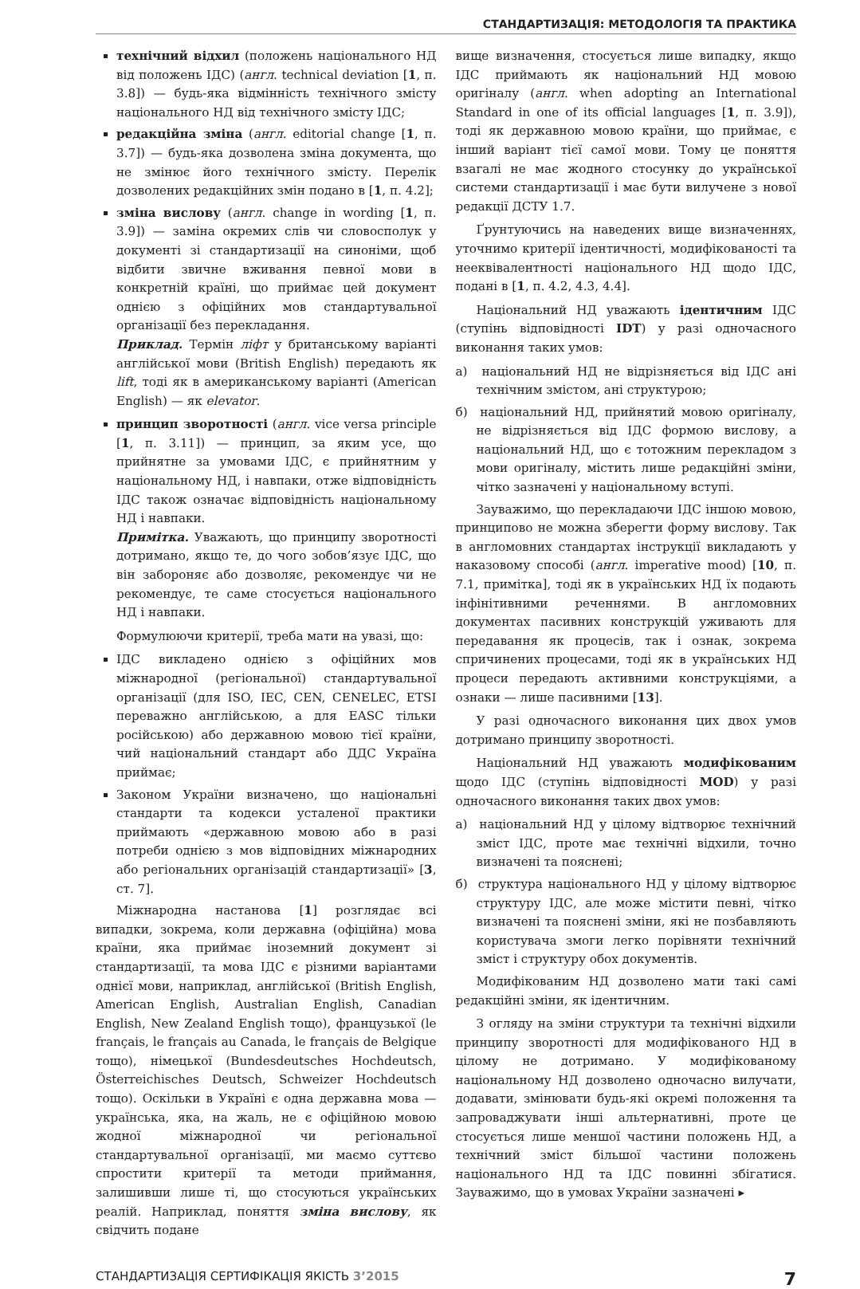СТАНДАРТИЗАЦІЯ: МЕТОДОЛОГІЯ ТА ПРАКТИКА
технічний відхил (положень національного НД від положень ІДС) (англ. technical deviation [1, п. 3.8]) — будь-яка відмінність технічного змісту національного НД від технічного змісту ІДС;
редакційна зміна (англ. editorial change [1, п. 3.7]) — будь-яка дозволена зміна документа, що не змінює його технічного змісту. Перелік дозволених редакційних змін подано в [1, п. 4.2];
зміна вислову (англ. change in wording [1, п. 3.9]) — заміна окремих слів чи словосполук у документі зі стандартизації на синоніми, щоб відбити звичне вживання певної мови в конкретній країні, що приймає цей документ однією з офіційних мов стандартувальної організації без перекладання.
Приклад. Термін ліфт у британському варіанті англійської мови (British English) передають як lift, тоді як в американському варіанті (American English) — як elevator.
принцип зворотності (англ. vice versa principle [1, п. 3.11]) — принцип, за яким усе, що прийнятне за умовами ІДС, є прийнятним у національному НД, і навпаки, отже відповідність ІДС також означає відповідність національному НД і навпаки.
Примітка. Уважають, що принципу зворотності дотримано, якщо те, до чого зобов’язує ІДС, що він забороняє або дозволяє, рекомендує чи не рекомендує, те саме стосується національного НД і навпаки.
Формулюючи критерії, треба мати на увазі, що:
ІДС викладено однією з офіційних мов міжнародної (регіональної) стандартувальної організації (для ISO, IEC, CEN, CENELEC, ETSI переважно англійською, а для EASC тільки російською) або державною мовою тієї країни, чий національний стандарт або ДДС Україна приймає;
Законом України визначено, що національні стандарти та кодекси усталеної практики приймають «державною мовою або в разі потреби однією з мов відповідних міжнародних або регіональних організацій стандартизації» [3, ст. 7].
Міжнародна настанова [1] розглядає всі випадки, зокрема, коли державна (офіційна) мова країни, яка приймає іноземний документ зі стандартизації, та мова ІДС є різними варіантами однієї мови, наприклад, англійської (British English, American English, Australian English, Canadian English, New Zealand English тощо), французької (le français, le français au Canada, le français de Belgique тощо), німецької (Bundesdeutsches Hochdeutsch, Österreichisches Deutsch, Schweizer Hochdeutsch тощо). Оскільки в Україні є одна державна мова — українська, яка, на жаль, не є офіційною мовою жодної міжнародної чи регіональної стандартувальної організації, ми маємо суттєво спростити критерії та методи приймання, залишивши лише ті, що стосуються українських реалій. Наприклад, поняття зміна вислову, як свідчить подане
вище визначення, стосується лише випадку, якщо ІДС приймають як національний НД мовою оригіналу (англ. when adopting an International Standard in one of its official languages [1, п. 3.9]), тоді як державною мовою країни, що приймає, є інший варіант тієї самої мови. Тому це поняття взагалі не має жодного стосунку до української системи стандартизації і має бути вилучене з нової редакції ДСТУ 1.7.
Ґрунтуючись на наведених вище визначеннях, уточнимо критерії ідентичності, модифікованості та нееквівалентності національного НД щодо ІДС, подані в [1, п. 4.2, 4.3, 4.4].
Національний НД уважають ідентичним ІДС (ступінь відповідності IDT) у разі одночасного виконання таких умов:
а) національний НД не відрізняється від ІДС ані технічним змістом, ані структурою;
б) національний НД, прийнятий мовою оригіналу, не відрізняється від ІДС формою вислову, а національний НД, що є тотожним перекладом з мови оригіналу, містить лише редакційні зміни, чітко зазначені у національному вступі.
Зауважимо, що перекладаючи ІДС іншою мовою, принципово не можна зберегти форму вислову. Так в англомовних стандартах інструкції викладають у наказовому способі (англ. imperative mood) [10, п. 7.1, примітка], тоді як в українських НД їх подають інфінітивними реченнями. В англомовних документах пасивних конструкцій уживають для передавання як процесів, так і ознак, зокрема спричинених процесами, тоді як в українських НД процеси передають активними конструкціями, а ознаки — лише пасивними [13].
У разі одночасного виконання цих двох умов дотримано принципу зворотності.
Національний НД уважають модифікованим щодо ІДС (ступінь відповідності MOD) у разі одночасного виконання таких двох умов:
а) національний НД у цілому відтворює технічний зміст ІДС, проте має технічні відхили, точно визначені та пояснені;
б) структура національного НД у цілому відтворює структуру ІДС, але може містити певні, чітко визначені та пояснені зміни, які не позбавляють користувача змоги легко порівняти технічний зміст і структуру обох документів.
Модифікованим НД дозволено мати такі самі редакційні зміни, як ідентичним.
З огляду на зміни структури та технічні відхили принципу зворотності для модифікованого НД в цілому не дотримано. У модифікованому національному НД дозволено одночасно вилучати, додавати, змінювати будь-які окремі положення та запроваджувати інші альтернативні, проте це стосується лише меншої частини положень НД, а технічний зміст більшої частини положень національного НД та ІДС повинні збігатися. Зауважимо, що в умовах України зазначені ▸
СТАНДАРТИЗАЦІЯ СЕРТИФІКАЦІЯ ЯКІСТЬ 3’2015 7